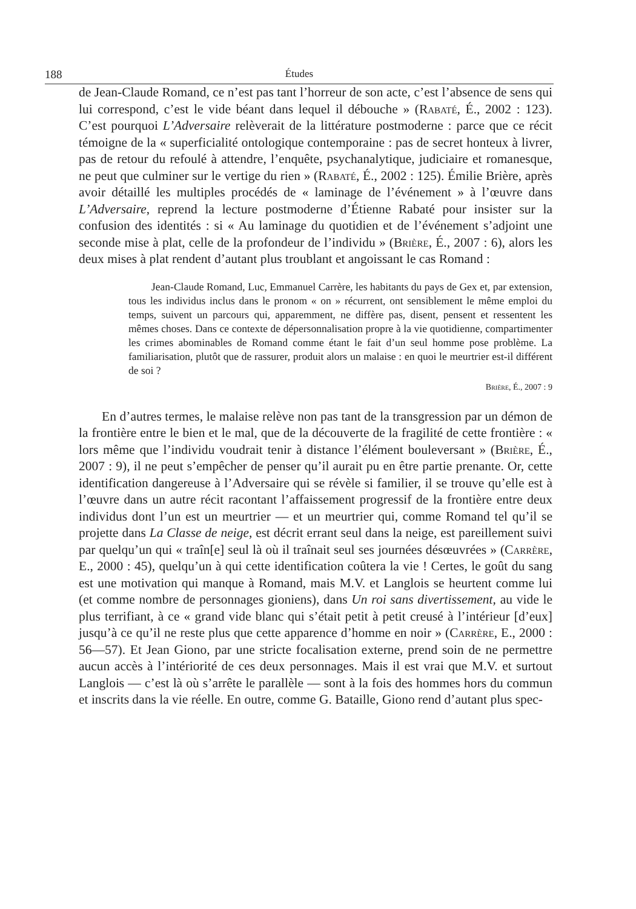188 Études
de Jean-Claude Romand, ce n’est pas tant l’horreur de son acte, c’est l’absence de sens qui lui correspond, c’est le vide béant dans lequel il débouche » (Rabaté, É., 2002 : 123). C’est pourquoi L’Adversaire relèverait de la littérature postmoderne : parce que ce récit témoigne de la « superficialité ontologique contemporaine : pas de secret honteux à livrer, pas de retour du refoulé à attendre, l’enquête, psychanalytique, judiciaire et romanesque, ne peut que culminer sur le vertige du rien » (Rabaté, É., 2002 : 125). Émilie Brière, après avoir détaillé les multiples procédés de « laminage de l’événement » à l’œuvre dans L’Adversaire, reprend la lecture postmoderne d’Étienne Rabaté pour insister sur la confusion des identités : si « Au laminage du quotidien et de l’événement s’adjoint une seconde mise à plat, celle de la profondeur de l’individu » (Brière, É., 2007 : 6), alors les deux mises à plat rendent d’autant plus troublant et angoissant le cas Romand :
Jean-Claude Romand, Luc, Emmanuel Carrère, les habitants du pays de Gex et, par extension, tous les individus inclus dans le pronom « on » récurrent, ont sensiblement le même emploi du temps, suivent un parcours qui, apparemment, ne diffère pas, disent, pensent et ressentent les mêmes choses. Dans ce contexte de dépersonnalisation propre à la vie quotidienne, compartimenter les crimes abominables de Romand comme étant le fait d’un seul homme pose problème. La familiarisation, plutôt que de rassurer, produit alors un malaise : en quoi le meurtrier est-il différent de soi ?
Brière, É., 2007 : 9
En d’autres termes, le malaise relève non pas tant de la transgression par un démon de la frontière entre le bien et le mal, que de la découverte de la fragilité de cette frontière : « lors même que l’individu voudrait tenir à distance l’élément bouleversant » (Brière, É., 2007 : 9), il ne peut s’empêcher de penser qu’il aurait pu en être partie prenante. Or, cette identification dangereuse à l’Adversaire qui se révèle si familier, il se trouve qu’elle est à l’œuvre dans un autre récit racontant l’affaissement progressif de la frontière entre deux individus dont l’un est un meurtrier — et un meurtrier qui, comme Romand tel qu’il se projette dans La Classe de neige, est décrit errant seul dans la neige, est pareillement suivi par quelqu’un qui « traîn[e] seul là où il traînait seul ses journées désœuvrées » (Carrère, E., 2000 : 45), quelqu’un à qui cette identification coûtera la vie ! Certes, le goût du sang est une motivation qui manque à Romand, mais M.V. et Langlois se heurtent comme lui (et comme nombre de personnages gioniens), dans Un roi sans divertissement, au vide le plus terrifiant, à ce « grand vide blanc qui s’était petit à petit creusé à l’intérieur [d’eux] jusqu’à ce qu’il ne reste plus que cette apparence d’homme en noir » (Carrère, E., 2000 : 56—57). Et Jean Giono, par une stricte focalisation externe, prend soin de ne permettre aucun accès à l’intériorité de ces deux personnages. Mais il est vrai que M.V. et surtout Langlois — c’est là où s’arrête le parallèle — sont à la fois des hommes hors du commun et inscrits dans la vie réelle. En outre, comme G. Bataille, Giono rend d’autant plus spec-